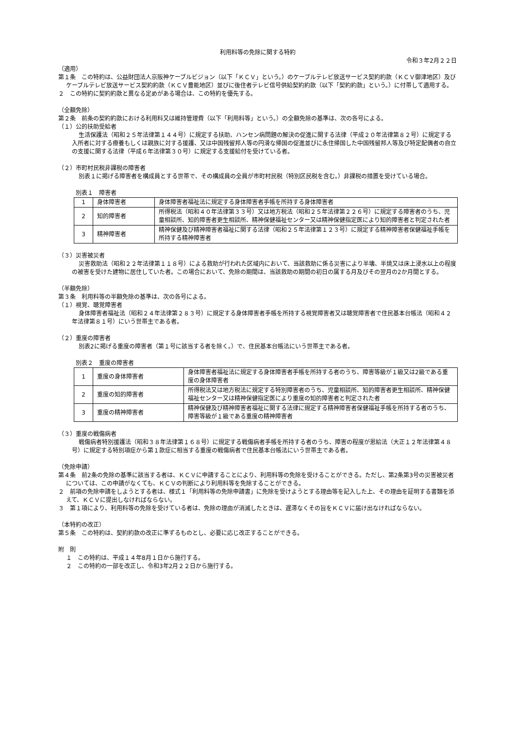利用料等の免除に関する特約
令和３年2月２２日
（適用）
第１条　この特約は、公益財団法人京阪神ケーブルビジョン（以下「ＫＣＶ」という。）のケーブルテレビ放送サービス契約約款（ＫＣＶ御津地区）及びケーブルテレビ放送サービス契約約款（ＫＣＶ豊能地区）並びに後住者テレビ信号供給契約約款（以下「契約約款」という。）に付帯して適用する。
２　この特約に契約約款と異なる定めがある場合は、この特約を優先する。
（全額免除）
第２条　前条の契約約款における利用料又は維持管理費（以下「利用料等」という。）の全額免除の基準は、次の各号による。
（１）公的扶助受給者
生活保護法（昭和２５年法律第１４４号）に規定する扶助、ハンセン病問題の解決の促進に関する法律（平成２０年法律第８２号）に規定する入所者に対する療養もしくは親族に対する援護、又は中国残留邦人等の円滑な帰国の促進並びに永住帰国した中国残留邦人等及び特定配偶者の自立の支援に関する法律（平成６年法律第３０号）に規定する支援給付を受けている者。
（２）市町村民税非課税の障害者
別表１に掲げる障害者を構成員とする世帯で、その構成員の全員が市町村民税（特別区民税を含む。）非課税の措置を受けている場合。
別表１　障害者
| 1 | 身体障害者 | 身体障害者福祉法に規定する身体障害者手帳を所持する身体障害者 |
| 2 | 知的障害者 | 所得税法（昭和４０年法律第３３号）又は地方税法（昭和２５年法律第２２６号）に規定する障害者のうち、児童相談所、知的障害者更生相談所、精神保健福祉センター又は精神保健指定医により知的障害者と判定された者 |
| 3 | 精神障害者 | 精神保健及び精神障害者福祉に関する法律（昭和２５年法律第１２３号）に規定する精神障害者保健福祉手帳を所持する精神障害者 |
（３）災害被災者
災害救助法（昭和２２年法律第１１８号）による救助が行われた区域内において、当該救助に係る災害により半壊、半焼又は床上浸水以上の程度の被害を受けた建物に居住していた者。この場合において、免除の期間は、当該救助の期間の初日の属する月及びその翌月の2か月間とする。
（半額免除）
第３条　利用料等の半額免除の基準は、次の各号による。
（１）視覚、聴覚障害者
身体障害者福祉法（昭和２４年法律第２８３号）に規定する身体障害者手帳を所持する視覚障害者又は聴覚障害者で住民基本台帳法（昭和４２年法律第８１号）にいう世帯主である者。
（２）重度の障害者
別表2に掲げる重度の障害者（第１号に該当する者を除く。）で、住民基本台帳法にいう世帯主である者。
別表２　重度の障害者
| 1 | 重度の身体障害者 | 身体障害者福祉法に規定する身体障害者手帳を所持する者のうち、障害等級が１級又は2級である重度の身体障害者 |
| 2 | 重度の知的障害者 | 所得税法又は地方税法に規定する特別障害者のうち、児童相談所、知的障害者更生相談所、精神保健福祉センター又は精神保健指定医により重度の知的障害者と判定された者 |
| 3 | 重度の精神障害者 | 精神保健及び精神障害者福祉に関する法律に規定する精神障害者保健福祉手帳を所持する者のうち、障害等級が１級である重度の精神障害者 |
（３）重度の戦傷病者
戦傷病者特別援護法（昭和３８年法律第１６８号）に規定する戦傷病者手帳を所持する者のうち、障害の程度が恩給法（大正１２年法律第４８号）に規定する特別項症から第１款症に相当する重度の戦傷病者で住民基本台帳法にいう世帯主である者。
（免除申請）
第４条　前2条の免除の基準に該当する者は、ＫＣＶに申請することにより、利用料等の免除を受けることができる。ただし、第2条第3号の災害被災者については、この申請がなくても、ＫＣＶの判断により利用料等を免除することができる。
２　前項の免除申請をしようとする者は、様式１「利用料等の免除申請書」に免除を受けようとする理由等を記入した上、その理由を証明する書類を添えて、ＫＣＶに提出しなければならない。
３　第１項により、利用料等の免除を受けている者は、免除の理由が消滅したときは、遅滞なくその旨をＫＣＶに届け出なければならない。
（本特約の改正）
第５条　この特約は、契約約款の改正に準ずるものとし、必要に応じ改正することができる。
附　則
１　この特約は、平成１４年8月１日から施行する。
２　この特約の一部を改正し、令和3年2月２２日から施行する。